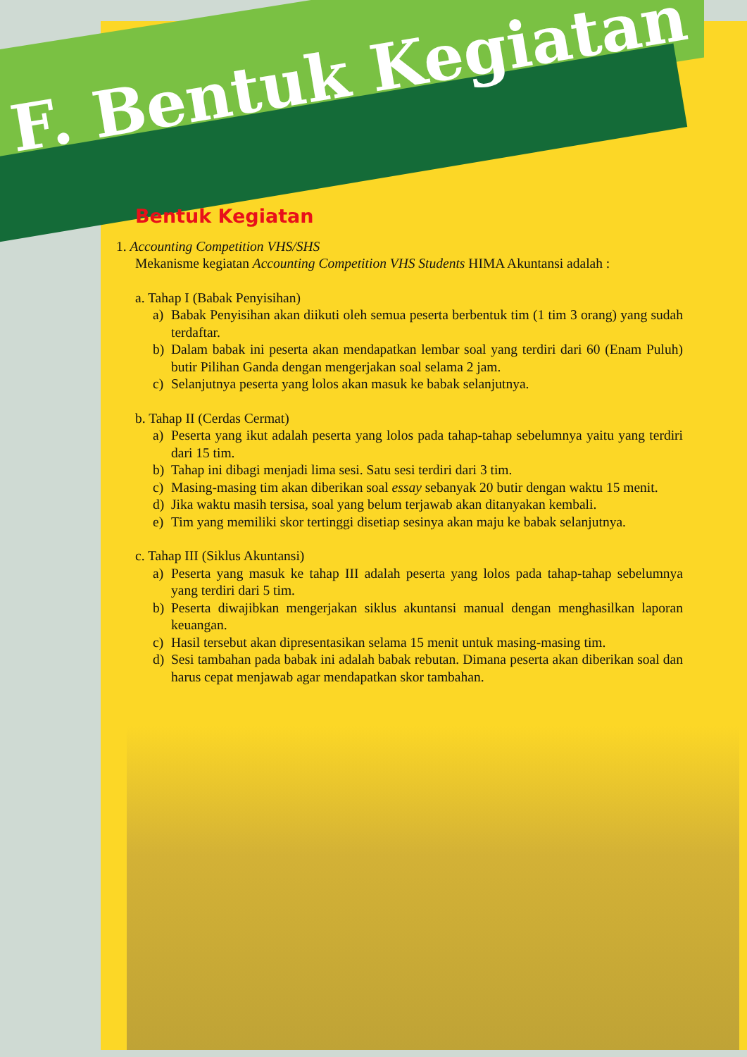F. Bentuk Kegiatan
Bentuk Kegiatan
1. Accounting Competition VHS/SHS
Mekanisme kegiatan Accounting Competition VHS Students HIMA Akuntansi adalah :
a. Tahap I (Babak Penyisihan)
a) Babak Penyisihan akan diikuti oleh semua peserta berbentuk tim (1 tim 3 orang) yang sudah terdaftar.
b) Dalam babak ini peserta akan mendapatkan lembar soal yang terdiri dari 60 (Enam Puluh) butir Pilihan Ganda dengan mengerjakan soal selama 2 jam.
c) Selanjutnya peserta yang lolos akan masuk ke babak selanjutnya.
b. Tahap II (Cerdas Cermat)
a) Peserta yang ikut adalah peserta yang lolos pada tahap-tahap sebelumnya yaitu yang terdiri dari 15 tim.
b) Tahap ini dibagi menjadi lima sesi. Satu sesi terdiri dari 3 tim.
c) Masing-masing tim akan diberikan soal essay sebanyak 20 butir dengan waktu 15 menit.
d) Jika waktu masih tersisa, soal yang belum terjawab akan ditanyakan kembali.
e) Tim yang memiliki skor tertinggi disetiap sesinya akan maju ke babak selanjutnya.
c. Tahap III (Siklus Akuntansi)
a) Peserta yang masuk ke tahap III adalah peserta yang lolos pada tahap-tahap sebelumnya yang terdiri dari 5 tim.
b) Peserta diwajibkan mengerjakan siklus akuntansi manual dengan menghasilkan laporan keuangan.
c) Hasil tersebut akan dipresentasikan selama 15 menit untuk masing-masing tim.
d) Sesi tambahan pada babak ini adalah babak rebutan. Dimana peserta akan diberikan soal dan harus cepat menjawab agar mendapatkan skor tambahan.